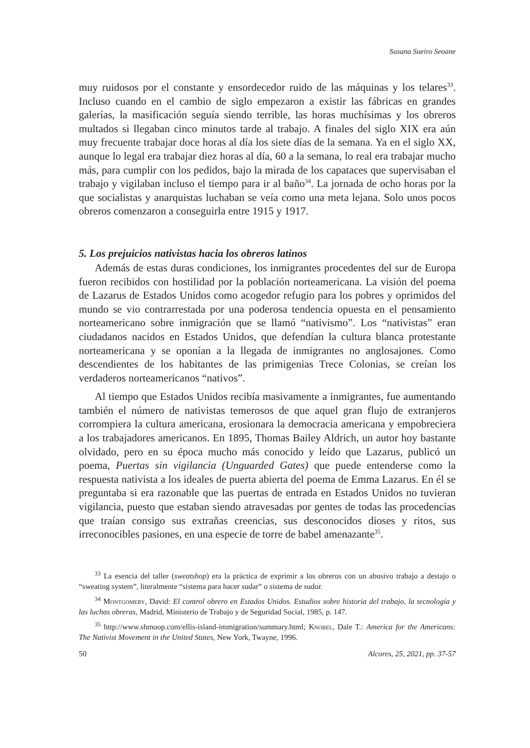Susana Sueiro Seoane
muy ruidosos por el constante y ensordecedor ruido de las máquinas y los telares<sup>33</sup>. Incluso cuando en el cambio de siglo empezaron a existir las fábricas en grandes galerías, la masificación seguía siendo terrible, las horas muchísimas y los obreros multados si llegaban cinco minutos tarde al trabajo. A finales del siglo XIX era aún muy frecuente trabajar doce horas al día los siete días de la semana. Ya en el siglo XX, aunque lo legal era trabajar diez horas al día, 60 a la semana, lo real era trabajar mucho más, para cumplir con los pedidos, bajo la mirada de los capataces que supervisaban el trabajo y vigilaban incluso el tiempo para ir al baño<sup>34</sup>. La jornada de ocho horas por la que socialistas y anarquistas luchaban se veía como una meta lejana. Solo unos pocos obreros comenzaron a conseguirla entre 1915 y 1917.
5. Los prejuicios nativistas hacia los obreros latinos
Además de estas duras condiciones, los inmigrantes procedentes del sur de Europa fueron recibidos con hostilidad por la población norteamericana. La visión del poema de Lazarus de Estados Unidos como acogedor refugio para los pobres y oprimidos del mundo se vio contrarrestada por una poderosa tendencia opuesta en el pensamiento norteamericano sobre inmigración que se llamó “nativismo”. Los “nativistas” eran ciudadanos nacidos en Estados Unidos, que defendían la cultura blanca protestante norteamericana y se oponían a la llegada de inmigrantes no anglosajones. Como descendientes de los habitantes de las primigenias Trece Colonias, se creían los verdaderos norteamericanos “nativos”.
Al tiempo que Estados Unidos recibía masivamente a inmigrantes, fue aumentando también el número de nativistas temerosos de que aquel gran flujo de extranjeros corrompiera la cultura americana, erosionara la democracia americana y empobreciera a los trabajadores americanos. En 1895, Thomas Bailey Aldrich, un autor hoy bastante olvidado, pero en su época mucho más conocido y leído que Lazarus, publicó un poema, Puertas sin vigilancia (Unguarded Gates) que puede entenderse como la respuesta nativista a los ideales de puerta abierta del poema de Emma Lazarus. En él se preguntaba si era razonable que las puertas de entrada en Estados Unidos no tuvieran vigilancia, puesto que estaban siendo atravesadas por gentes de todas las procedencias que traían consigo sus extrañas creencias, sus desconocidos dioses y ritos, sus irreconocibles pasiones, en una especie de torre de babel amenazante<sup>35</sup>.
<sup>33</sup> La esencia del taller (sweatshop) era la práctica de exprimir a los obreros con un abusivo trabajo a destajo o “sweating system”, literalmente “sistema para hacer sudar” o sistema de sudor.
<sup>34</sup> Montgomery, David: El control obrero en Estados Unidos. Estudios sobre historia del trabajo, la tecnología y las luchas obreras, Madrid, Ministerio de Trabajo y de Seguridad Social, 1985, p. 147.
<sup>35</sup> http://www.shmoop.com/ellis-island-immigration/summary.html; Knobel, Dale T.: America for the Americans: The Nativist Movement in the United States, New York, Twayne, 1996.
50 Alcores, 25, 2021, pp. 37-57